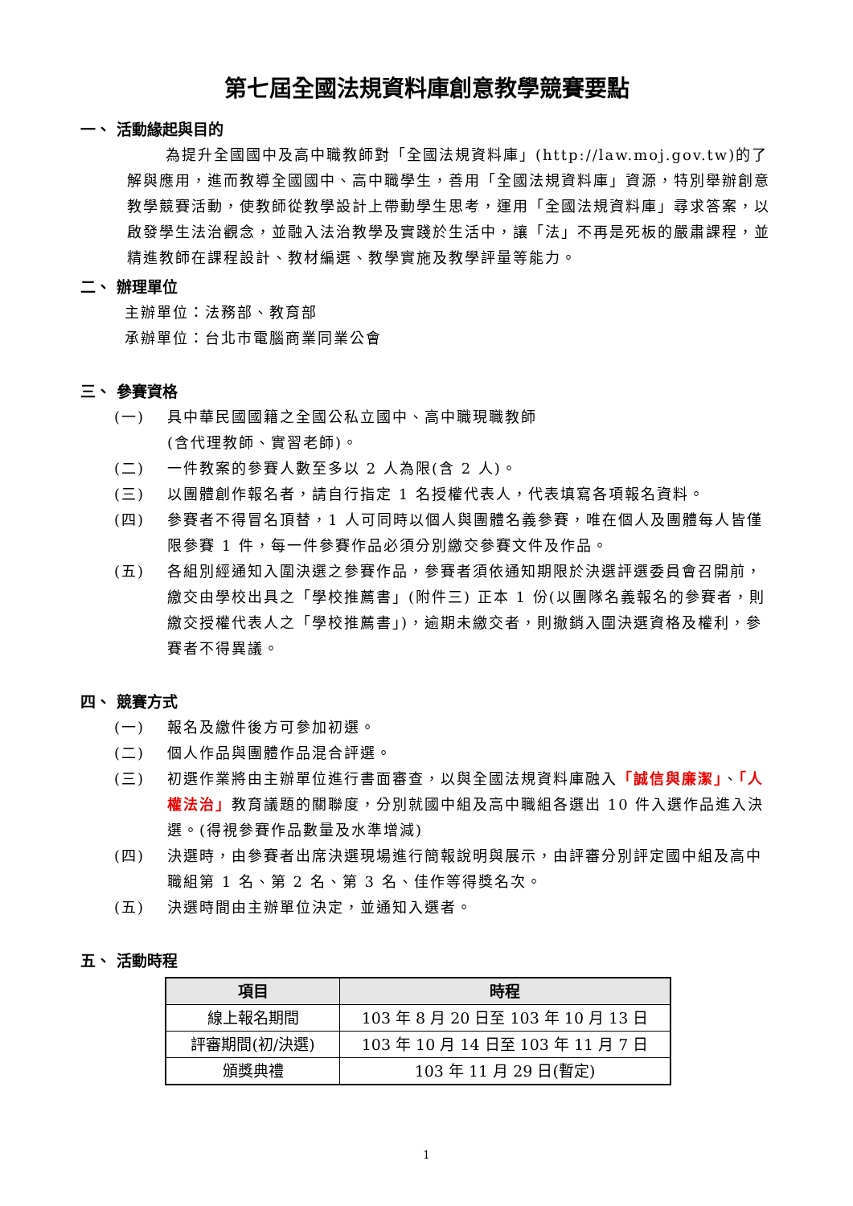第七屆全國法規資料庫創意教學競賽要點
一、 活動緣起與目的
為提升全國國中及高中職教師對「全國法規資料庫」(http://law.moj.gov.tw)的了解與應用，進而教導全國國中、高中職學生，善用「全國法規資料庫」資源，特別舉辦創意教學競賽活動，使教師從教學設計上帶動學生思考，運用「全國法規資料庫」尋求答案，以啟發學生法治觀念，並融入法治教學及實踐於生活中，讓「法」不再是死板的嚴肅課程，並精進教師在課程設計、教材編選、教學實施及教學評量等能力。
二、 辦理單位
主辦單位：法務部、教育部
承辦單位：台北市電腦商業同業公會
三、 參賽資格
(一) 具中華民國國籍之全國公私立國中、高中職現職教師
(含代理教師、實習老師)。
(二) 一件教案的參賽人數至多以 2 人為限(含 2 人)。
(三) 以團體創作報名者，請自行指定 1 名授權代表人，代表填寫各項報名資料。
(四) 參賽者不得冒名頂替，1 人可同時以個人與團體名義參賽，唯在個人及團體每人皆僅限參賽 1 件，每一件參賽作品必須分別繳交參賽文件及作品。
(五) 各組別經通知入圍決選之參賽作品，參賽者須依通知期限於決選評選委員會召開前，繳交由學校出具之「學校推薦書」(附件三) 正本 1 份(以團隊名義報名的參賽者，則繳交授權代表人之「學校推薦書」)，逾期未繳交者，則撤銷入圍決選資格及權利，參賽者不得異議。
四、 競賽方式
(一) 報名及繳件後方可參加初選。
(二) 個人作品與團體作品混合評選。
(三) 初選作業將由主辦單位進行書面審查，以與全國法規資料庫融入「誠信與廉潔」、「人權法治」教育議題的關聯度，分別就國中組及高中職組各選出 10 件入選作品進入決選。(得視參賽作品數量及水準增減)
(四) 決選時，由參賽者出席決選現場進行簡報說明與展示，由評審分別評定國中組及高中職組第 1 名、第 2 名、第 3 名、佳作等得獎名次。
(五) 決選時間由主辦單位決定，並通知入選者。
五、 活動時程
| 項目 | 時程 |
| --- | --- |
| 線上報名期間 | 103 年 8 月 20 日至 103 年 10 月 13 日 |
| 評審期間(初/決選) | 103 年 10 月 14 日至 103 年 11 月 7 日 |
| 頒獎典禮 | 103 年 11 月 29 日(暫定) |
1